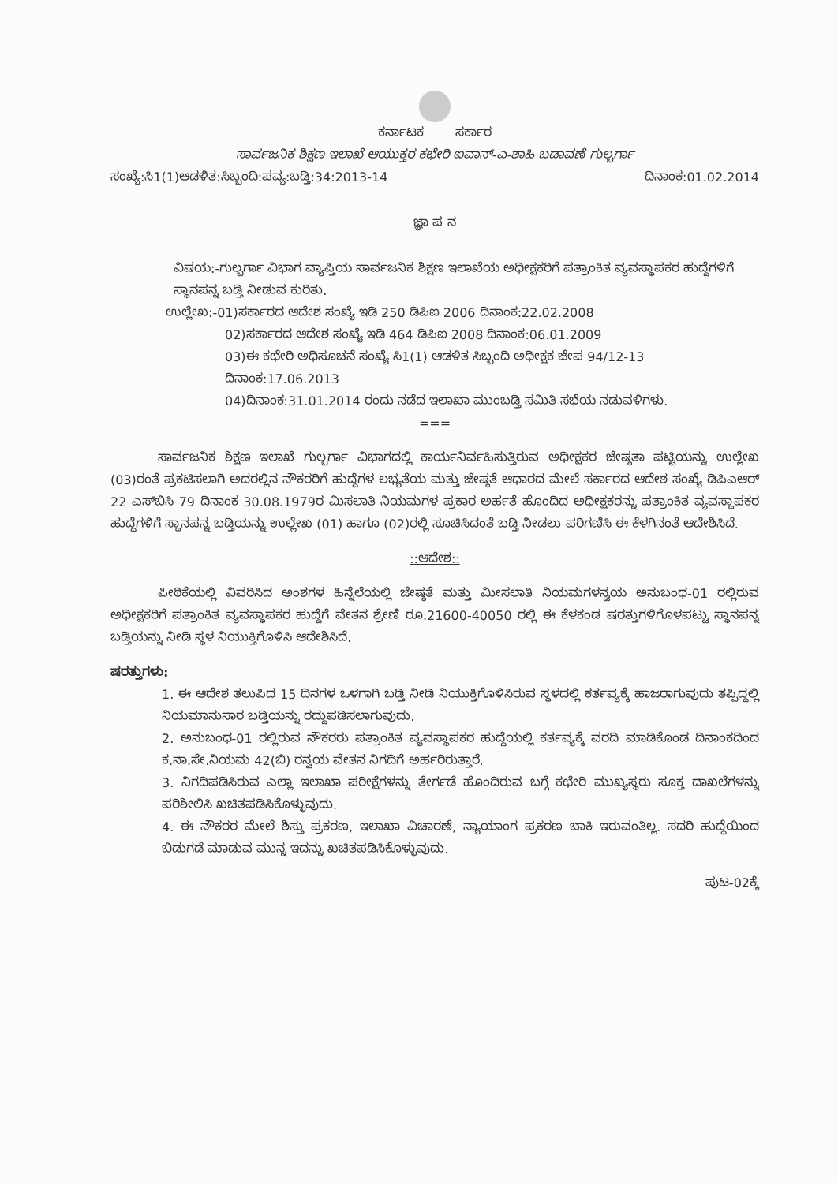ಕರ್ನಾಟಕ ಸರ್ಕಾರ
ಸಾರ್ವಜನಿಕ ಶಿಕ್ಷಣ ಇಲಾಖೆ ಆಯುಕ್ತರ ಕಛೇರಿ ಐವಾನ್-ಎ-ಶಾಹಿ ಬಡಾವಣೆ ಗುಲ್ಬರ್ಗಾ
ಸಂಖ್ಯೆ:ಸಿ1(1)ಆಡಳಿತ:ಸಿಬ್ಬಂದಿ:ಪವ್ಯ:ಬಡ್ತಿ:34:2013-14 ದಿನಾಂಕ:01.02.2014
ಜ್ಞಾ ಪ ನ
ವಿಷಯ:-ಗುಲ್ಬರ್ಗಾ ವಿಭಾಗ ವ್ಯಾಪ್ತಿಯ ಸಾರ್ವಜನಿಕ ಶಿಕ್ಷಣ ಇಲಾಖೆಯ ಅಧೀಕ್ಷಕರಿಗೆ ಪತ್ರಾಂಕಿತ ವ್ಯವಸ್ಥಾಪಕರ ಹುದ್ದೆಗಳಿಗೆ ಸ್ಥಾನಪನ್ನ ಬಡ್ತಿ ನೀಡುವ ಕುರಿತು.
ಉಲ್ಲೇಖ:-01)ಸರ್ಕಾರದ ಆದೇಶ ಸಂಖ್ಯೆ ಇಡಿ 250 ಡಿಪಿಐ 2006 ದಿನಾಂಕ:22.02.2008
02)ಸರ್ಕಾರದ ಆದೇಶ ಸಂಖ್ಯೆ ಇಡಿ 464 ಡಿಪಿಐ 2008 ದಿನಾಂಕ:06.01.2009
03)ಈ ಕಛೇರಿ ಅಧಿಸೂಚನೆ ಸಂಖ್ಯೆ ಸಿ1(1) ಆಡಳಿತ ಸಿಬ್ಬಂದಿ ಅಧೀಕ್ಷಕ ಜೇಪ 94/12-13 ದಿನಾಂಕ:17.06.2013
04)ದಿನಾಂಕ:31.01.2014 ರಂದು ನಡೆದ ಇಲಾಖಾ ಮುಂಬಡ್ತಿ ಸಮಿತಿ ಸಭೆಯ ನಡುವಳಿಗಳು.
===
ಸಾರ್ವಜನಿಕ ಶಿಕ್ಷಣ ಇಲಾಖೆ ಗುಲ್ಬರ್ಗಾ ವಿಭಾಗದಲ್ಲಿ ಕಾರ್ಯನಿರ್ವಹಿಸುತ್ತಿರುವ ಅಧೀಕ್ಷಕರ ಜೇಷ್ಠತಾ ಪಟ್ಟಿಯನ್ನು ಉಲ್ಲೇಖ (03)ರಂತೆ ಪ್ರಕಟಿಸಲಾಗಿ ಅದರಲ್ಲಿನ ನೌಕರರಿಗೆ ಹುದ್ದೆಗಳ ಲಭ್ಯತೆಯ ಮತ್ತು ಜೇಷ್ಠತೆ ಆಧಾರದ ಮೇಲೆ ಸರ್ಕಾರದ ಆದೇಶ ಸಂಖ್ಯೆ ಡಿಪಿಎಆರ್ 22 ಎಸ್‌ಬಿಸಿ 79 ದಿನಾಂಕ 30.08.1979ರ ಮಿಸಲಾತಿ ನಿಯಮಗಳ ಪ್ರಕಾರ ಅರ್ಹತೆ ಹೊಂದಿದ ಅಧೀಕ್ಷಕರನ್ನು ಪತ್ರಾಂಕಿತ ವ್ಯವಸ್ಥಾಪಕರ ಹುದ್ದೆಗಳಿಗೆ ಸ್ಥಾನಪನ್ನ ಬಡ್ತಿಯನ್ನು ಉಲ್ಲೇಖ (01) ಹಾಗೂ (02)ರಲ್ಲಿ ಸೂಚಿಸಿದಂತೆ ಬಡ್ತಿ ನೀಡಲು ಪರಿಗಣಿಸಿ ಈ ಕೆಳಗಿನಂತೆ ಆದೇಶಿಸಿದೆ.
::ಆದೇಶ::
ಪೀಠಿಕೆಯಲ್ಲಿ ವಿವರಿಸಿದ ಅಂಶಗಳ ಹಿನ್ನೆಲೆಯಲ್ಲಿ ಜೇಷ್ಠತೆ ಮತ್ತು ಮೀಸಲಾತಿ ನಿಯಮಗಳನ್ವಯ ಅನುಬಂಧ-01 ರಲ್ಲಿರುವ ಅಧೀಕ್ಷಕರಿಗೆ ಪತ್ರಾಂಕಿತ ವ್ಯವಸ್ಥಾಪಕರ ಹುದ್ದೆಗೆ ವೇತನ ಶ್ರೇಣಿ ರೂ.21600-40050 ರಲ್ಲಿ ಈ ಕೆಳಕಂಡ ಷರತ್ತುಗಳಿಗೊಳಪಟ್ಟು ಸ್ಥಾನಪನ್ನ ಬಡ್ತಿಯನ್ನು ನೀಡಿ ಸ್ಥಳ ನಿಯುಕ್ತಿಗೊಳಿಸಿ ಆದೇಶಿಸಿದೆ.
ಷರತ್ತುಗಳು:
1. ಈ ಆದೇಶ ತಲುಪಿದ 15 ದಿನಗಳ ಒಳಗಾಗಿ ಬಡ್ತಿ ನೀಡಿ ನಿಯುಕ್ತಿಗೊಳಿಸಿರುವ ಸ್ಥಳದಲ್ಲಿ ಕರ್ತವ್ಯಕ್ಕೆ ಹಾಜರಾಗುವುದು ತಪ್ಪಿದ್ದಲ್ಲಿ ನಿಯಮಾನುಸಾರ ಬಡ್ತಿಯನ್ನು ರದ್ದುಪಡಿಸಲಾಗುವುದು.
2. ಅನುಬಂಧ-01 ರಲ್ಲಿರುವ ನೌಕರರು ಪತ್ರಾಂಕಿತ ವ್ಯವಸ್ಥಾಪಕರ ಹುದ್ದೆಯಲ್ಲಿ ಕರ್ತವ್ಯಕ್ಕೆ ವರದಿ ಮಾಡಿಕೊಂಡ ದಿನಾಂಕದಿಂದ ಕ.ನಾ.ಸೇ.ನಿಯಮ 42(ಬಿ) ರನ್ವಯ ವೇತನ ನಿಗದಿಗೆ ಅರ್ಹರಿರುತ್ತಾರೆ.
3. ನಿಗದಿಪಡಿಸಿರುವ ಎಲ್ಲಾ ಇಲಾಖಾ ಪರೀಕ್ಷೆಗಳನ್ನು ತೇರ್ಗಡೆ ಹೊಂದಿರುವ ಬಗ್ಗೆ ಕಛೇರಿ ಮುಖ್ಯಸ್ಥರು ಸೂಕ್ತ ದಾಖಲೆಗಳನ್ನು ಪರಿಶೀಲಿಸಿ ಖಚಿತಪಡಿಸಿಕೊಳ್ಳುವುದು.
4. ಈ ನೌಕರರ ಮೇಲೆ ಶಿಸ್ತು ಪ್ರಕರಣ, ಇಲಾಖಾ ವಿಚಾರಣೆ, ನ್ಯಾಯಾಂಗ ಪ್ರಕರಣ ಬಾಕಿ ಇರುವಂತಿಲ್ಲ. ಸದರಿ ಹುದ್ದೆಯಿಂದ ಬಿಡುಗಡೆ ಮಾಡುವ ಮುನ್ನ ಇದನ್ನು ಖಚಿತಪಡಿಸಿಕೊಳ್ಳುವುದು.
ಪುಟ-02ಕ್ಕೆ